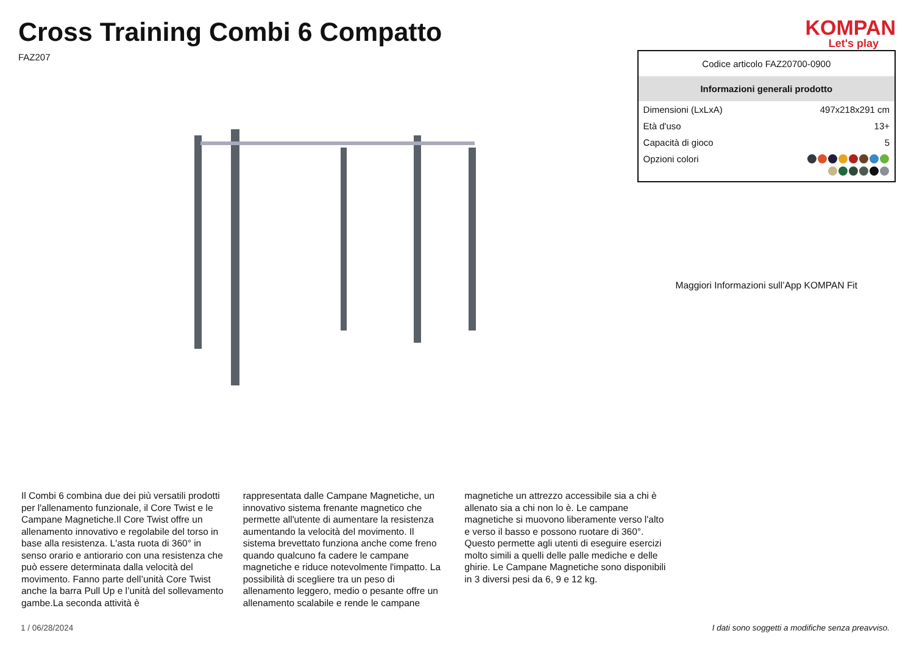Cross Training Combi 6 Compatto
FAZ207
KOMPAN
Let's play
| Codice articolo FAZ20700-0900 | |
| Informazioni generali prodotto | |
| Dimensioni (LxLxA) | 497x218x291 cm |
| Età d'uso | 13+ |
| Capacità di gioco | 5 |
| Opzioni colori | |
Maggiori Informazioni sull’App KOMPAN Fit
Il Combi 6 combina due dei più versatili prodotti per l'allenamento funzionale, il Core Twist e le Campane Magnetiche.Il Core Twist offre un allenamento innovativo e regolabile del torso in base alla resistenza. L'asta ruota di 360° in senso orario e antiorario con una resistenza che può essere determinata dalla velocità del movimento. Fanno parte dell’unità Core Twist anche la barra Pull Up e l’unità del sollevamento gambe.La seconda attività è
rappresentata dalle Campane Magnetiche, un innovativo sistema frenante magnetico che permette all'utente di aumentare la resistenza aumentando la velocità del movimento. Il sistema brevettato funziona anche come freno quando qualcuno fa cadere le campane magnetiche e riduce notevolmente l'impatto. La possibilità di scegliere tra un peso di allenamento leggero, medio o pesante offre un allenamento scalabile e rende le campane
magnetiche un attrezzo accessibile sia a chi è allenato sia a chi non lo è. Le campane magnetiche si muovono liberamente verso l'alto e verso il basso e possono ruotare di 360°. Questo permette agli utenti di eseguire esercizi molto simili a quelli delle palle mediche e delle ghirie. Le Campane Magnetiche sono disponibili in 3 diversi pesi da 6, 9 e 12 kg.
1 / 06/28/2024 I dati sono soggetti a modifiche senza preavviso.